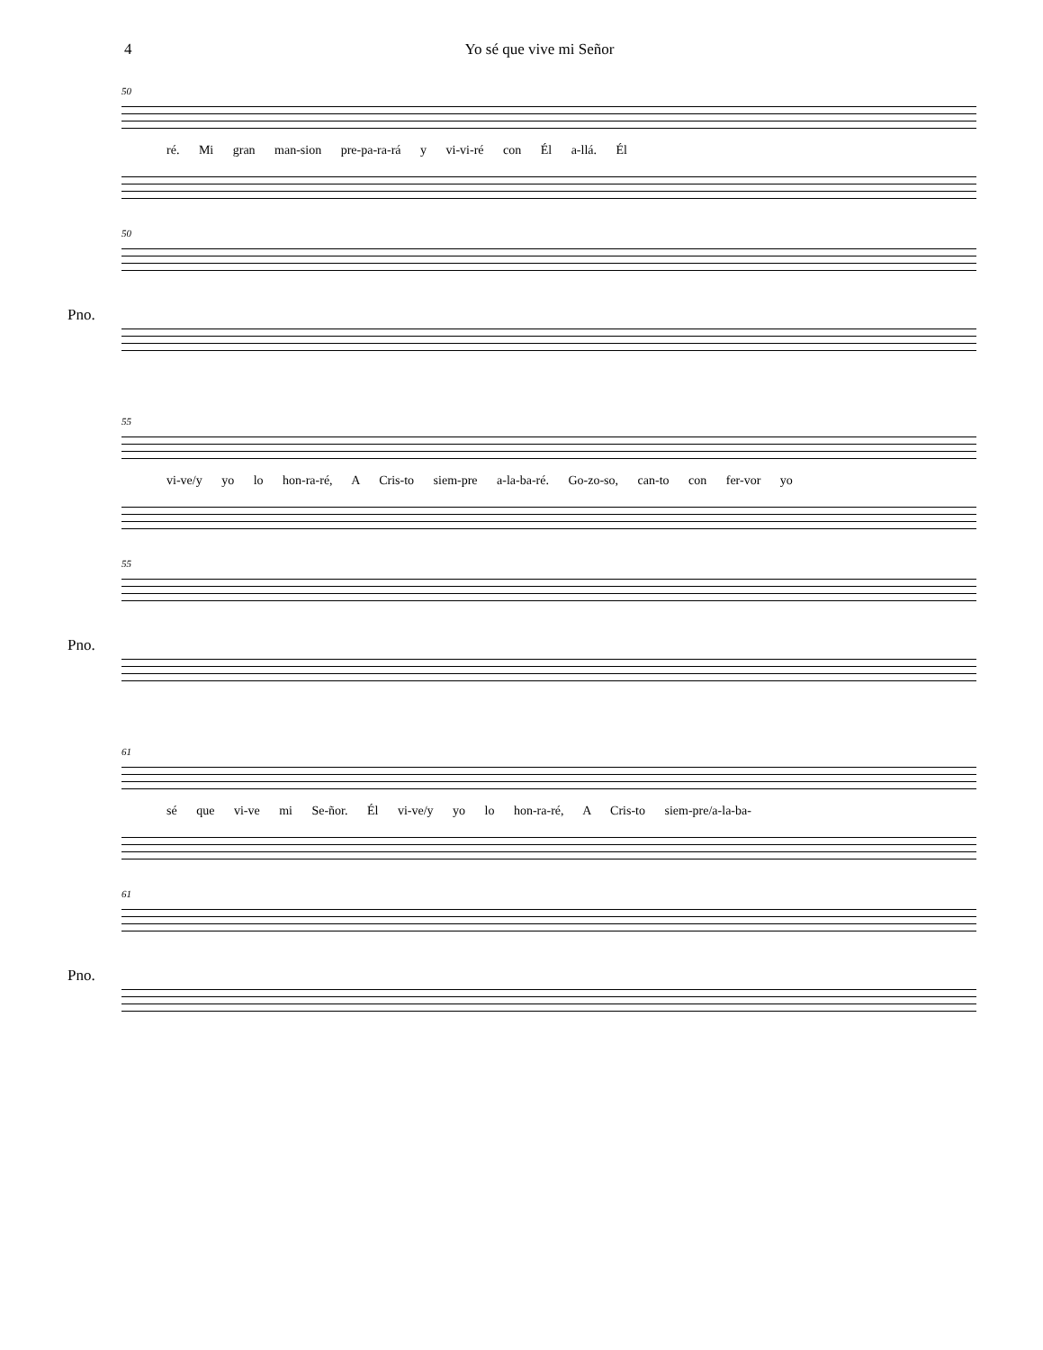4 Yo sé que vive mi Señor
50
ré. Mi gran man-sion pre-pa-ra-rá y vi-vi-ré con Él a-llá. Él
50
Pno.
55
vi-ve/y yo lo hon-ra-ré, A Cris-to siem-pre a-la-ba-ré. Go-zo-so, can-to con fer-vor yo
55
Pno.
61
sé que vi-ve mi Se-ñor. Él vi-ve/y yo lo hon-ra-ré, A Cris-to siem-pre/a-la-ba-
61
Pno.